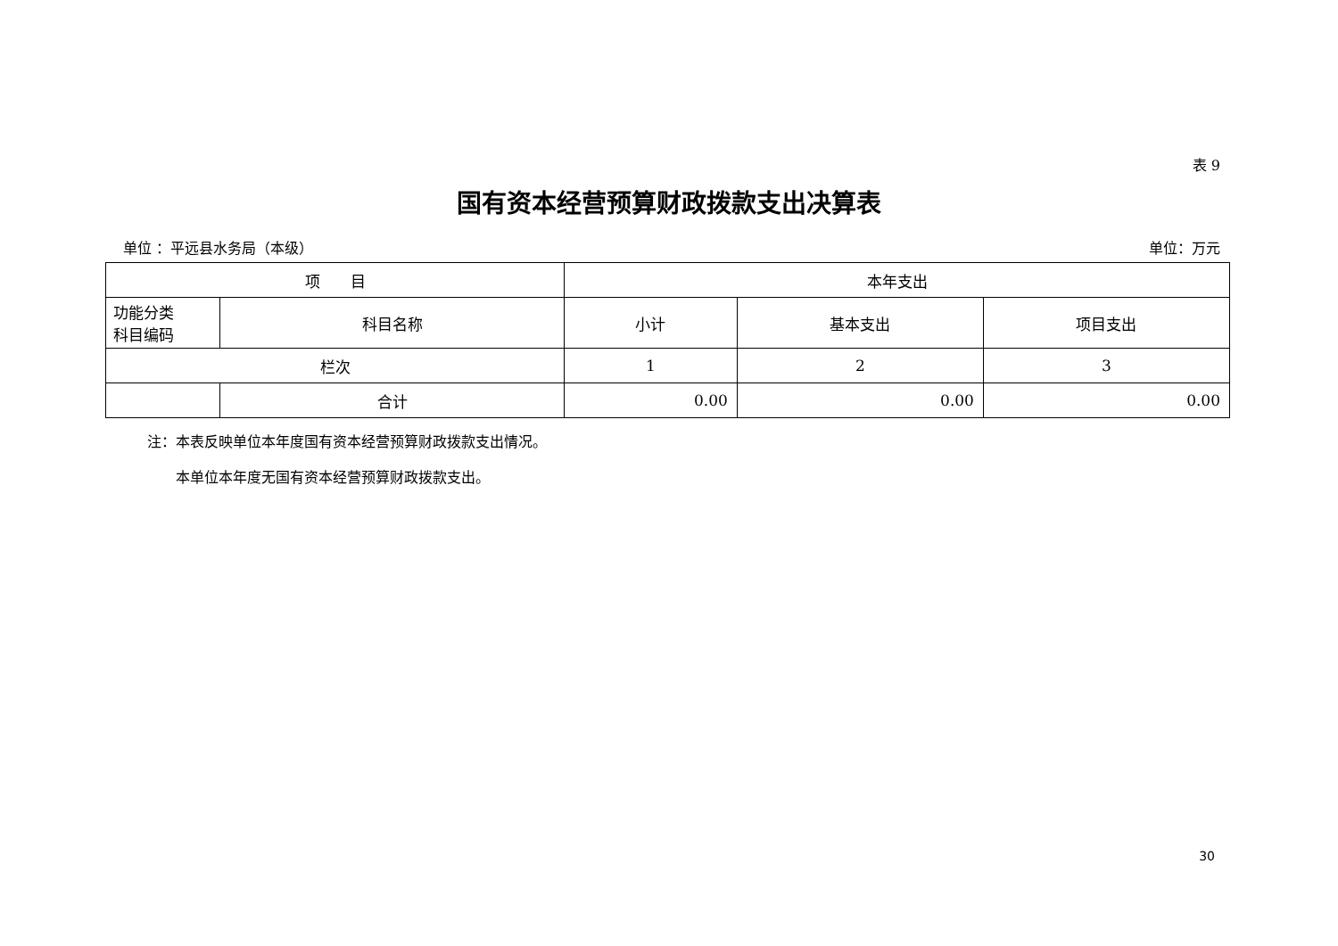表 9
国有资本经营预算财政拨款支出决算表
单位 ：平远县水务局（本级） 单位：万元
| 项 目 | | 本年支出 | | |
| --- | --- | --- | --- | --- |
| 功能分类 科目编码 | 科目名称 | 小计 | 基本支出 | 项目支出 |
| 栏次 | | 1 | 2 | 3 |
| | 合计 | 0.00 | 0.00 | 0.00 |
注：本表反映单位本年度国有资本经营预算财政拨款支出情况。
  本单位本年度无国有资本经营预算财政拨款支出。
30